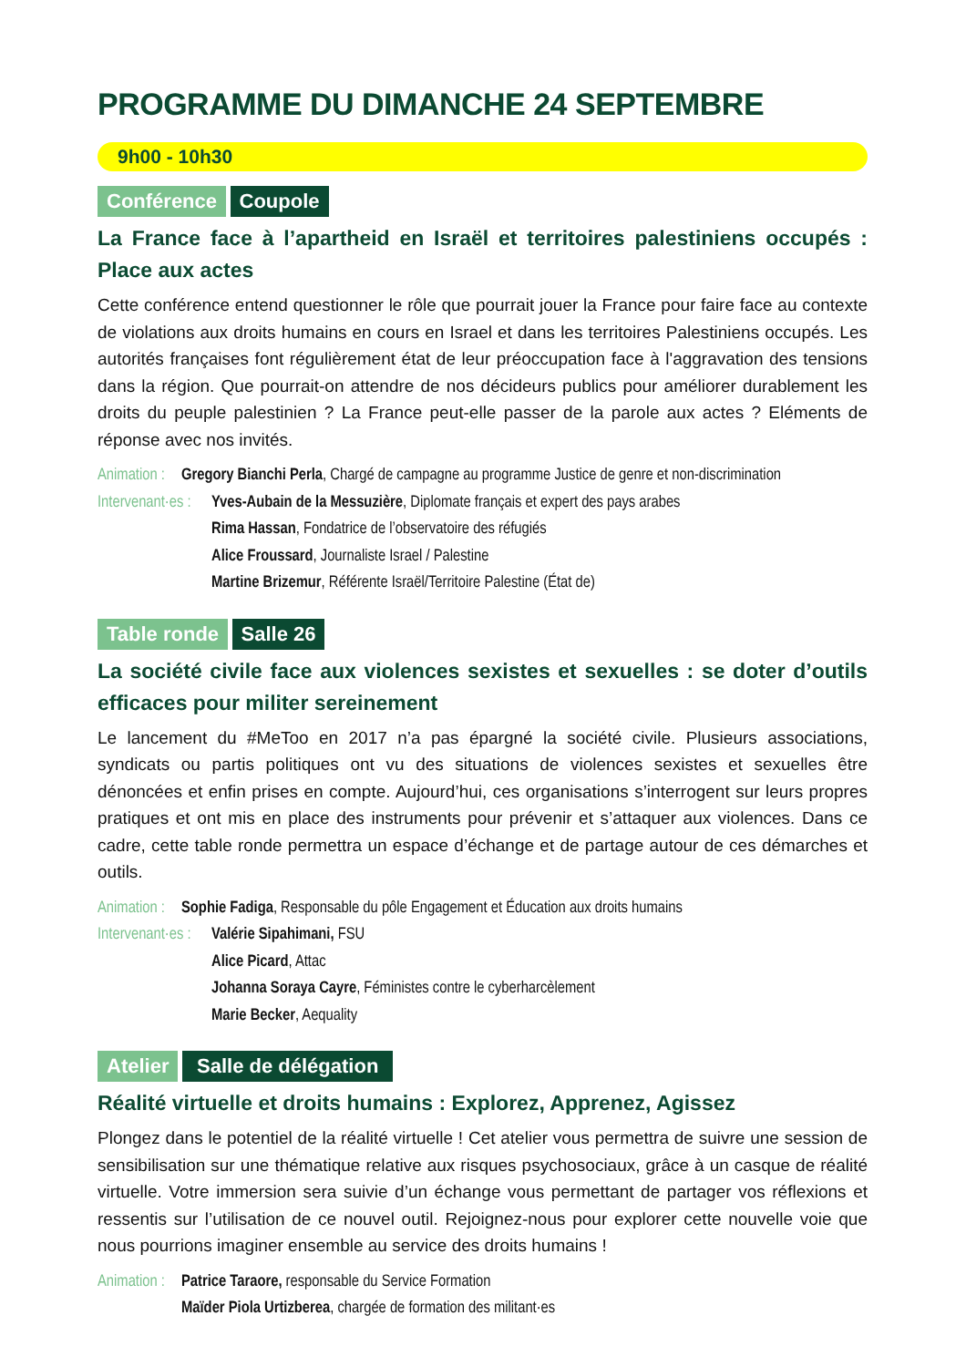PROGRAMME DU DIMANCHE 24 SEPTEMBRE
9h00 - 10h30
Conférence Coupole
La France face à l’apartheid en Israël et territoires palestiniens occupés : Place aux actes
Cette conférence entend questionner le rôle que pourrait jouer la France pour faire face au contexte de violations aux droits humains en cours en Israel et dans les territoires Palestiniens occupés. Les autorités françaises font régulièrement état de leur préoccupation face à l'aggravation des tensions dans la région. Que pourrait-on attendre de nos décideurs publics pour améliorer durablement les droits du peuple palestinien ? La France peut-elle passer de la parole aux actes ? Eléments de réponse avec nos invités.
Animation : Gregory Bianchi Perla, Chargé de campagne au programme Justice de genre et non-discrimination
Intervenant·es : Yves-Aubain de la Messuzière, Diplomate français et expert des pays arabes
Rima Hassan, Fondatrice de l’observatoire des réfugiés
Alice Froussard, Journaliste Israel / Palestine
Martine Brizemur, Référente Israël/Territoire Palestine (État de)
Table ronde Salle 26
La société civile face aux violences sexistes et sexuelles : se doter d’outils efficaces pour militer sereinement
Le lancement du #MeToo en 2017 n’a pas épargné la société civile. Plusieurs associations, syndicats ou partis politiques ont vu des situations de violences sexistes et sexuelles être dénoncées et enfin prises en compte. Aujourd’hui, ces organisations s’interrogent sur leurs propres pratiques et ont mis en place des instruments pour prévenir et s’attaquer aux violences. Dans ce cadre, cette table ronde permettra un espace d’échange et de partage autour de ces démarches et outils.
Animation : Sophie Fadiga, Responsable du pôle Engagement et Éducation aux droits humains
Intervenant·es : Valérie Sipahimani, FSU
Alice Picard, Attac
Johanna Soraya Cayre, Féministes contre le cyberharcèlement
Marie Becker, Aequality
Atelier Salle de délégation
Réalité virtuelle et droits humains : Explorez, Apprenez, Agissez
Plongez dans le potentiel de la réalité virtuelle ! Cet atelier vous permettra de suivre une session de sensibilisation sur une thématique relative aux risques psychosociaux, grâce à un casque de réalité virtuelle. Votre immersion sera suivie d’un échange vous permettant de partager vos réflexions et ressentis sur l’utilisation de ce nouvel outil. Rejoignez-nous pour explorer cette nouvelle voie que nous pourrions imaginer ensemble au service des droits humains !
Animation : Patrice Taraore, responsable du Service Formation
Maïder Piola Urtizberea, chargée de formation des militant·es